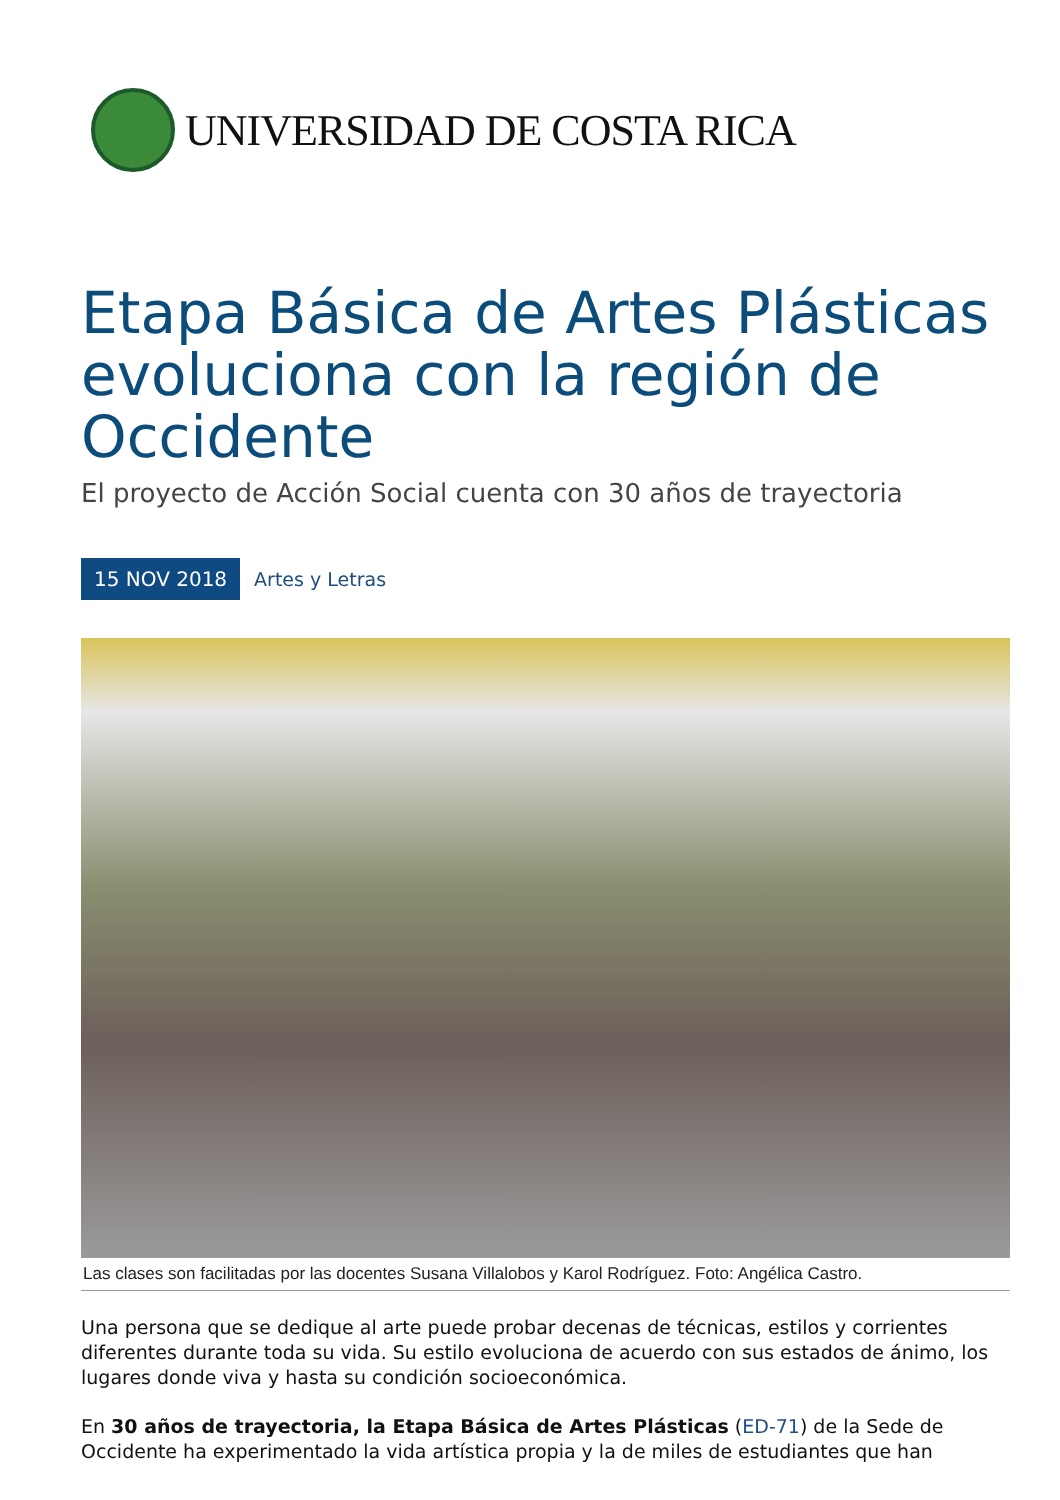UNIVERSIDAD DE COSTA RICA
Etapa Básica de Artes Plásticas evoluciona con la región de Occidente
El proyecto de Acción Social cuenta con 30 años de trayectoria
15 NOV 2018 Artes y Letras
Las clases son facilitadas por las docentes Susana Villalobos y Karol Rodríguez. Foto: Angélica Castro.
Una persona que se dedique al arte puede probar decenas de técnicas, estilos y corrientes diferentes durante toda su vida. Su estilo evoluciona de acuerdo con sus estados de ánimo, los lugares donde viva y hasta su condición socioeconómica.
En 30 años de trayectoria, la Etapa Básica de Artes Plásticas (ED-71) de la Sede de Occidente ha experimentado la vida artística propia y la de miles de estudiantes que han